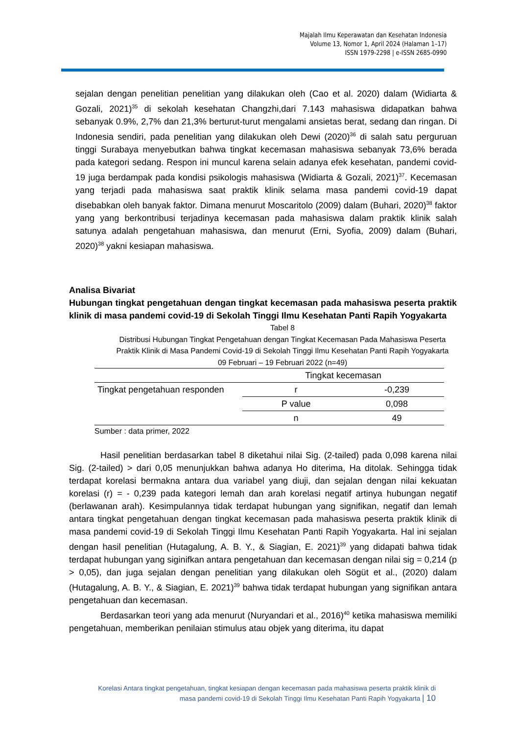Majalah Ilmu Keperawatan dan Kesehatan Indonesia
Volume 13, Nomor 1, April 2024 (Halaman 1–17)
ISSN 1979-2298 | e-ISSN 2685-0990
sejalan dengan penelitian penelitian yang dilakukan oleh (Cao et al. 2020) dalam (Widiarta & Gozali, 2021)<sup>35</sup> di sekolah kesehatan Changzhi,dari 7.143 mahasiswa didapatkan bahwa sebanyak 0.9%, 2,7% dan 21,3% berturut-turut mengalami ansietas berat, sedang dan ringan. Di Indonesia sendiri, pada penelitian yang dilakukan oleh Dewi (2020)<sup>36</sup> di salah satu perguruan tinggi Surabaya menyebutkan bahwa tingkat kecemasan mahasiswa sebanyak 73,6% berada pada kategori sedang. Respon ini muncul karena selain adanya efek kesehatan, pandemi covid-19 juga berdampak pada kondisi psikologis mahasiswa (Widiarta & Gozali, 2021)<sup>37</sup>. Kecemasan yang terjadi pada mahasiswa saat praktik klinik selama masa pandemi covid-19 dapat disebabkan oleh banyak faktor. Dimana menurut Moscaritolo (2009) dalam (Buhari, 2020)<sup>38</sup> faktor yang yang berkontribusi terjadinya kecemasan pada mahasiswa dalam praktik klinik salah satunya adalah pengetahuan mahasiswa, dan menurut (Erni, Syofia, 2009) dalam (Buhari, 2020)<sup>38</sup> yakni kesiapan mahasiswa.
Analisa Bivariat
Hubungan tingkat pengetahuan dengan tingkat kecemasan pada mahasiswa peserta praktik klinik di masa pandemi covid-19 di Sekolah Tinggi Ilmu Kesehatan Panti Rapih Yogyakarta
Tabel 8
Distribusi Hubungan Tingkat Pengetahuan dengan Tingkat Kecemasan Pada Mahasiswa Peserta Praktik Klinik di Masa Pandemi Covid-19 di Sekolah Tinggi Ilmu Kesehatan Panti Rapih Yogyakarta
09 Februari – 19 Februari 2022 (n=49)
| | Tingkat kecemasan | |
| --- | --- | --- |
| Tingkat pengetahuan responden | r | -0,239 |
| | P value | 0,098 |
| | n | 49 |
Sumber : data primer, 2022
Hasil penelitian berdasarkan tabel 8 diketahui nilai Sig. (2-tailed) pada 0,098 karena nilai Sig. (2-tailed) > dari 0,05 menunjukkan bahwa adanya Ho diterima, Ha ditolak. Sehingga tidak terdapat korelasi bermakna antara dua variabel yang diuji, dan sejalan dengan nilai kekuatan korelasi (r) = - 0,239 pada kategori lemah dan arah korelasi negatif artinya hubungan negatif (berlawanan arah). Kesimpulannya tidak terdapat hubungan yang signifikan, negatif dan lemah antara tingkat pengetahuan dengan tingkat kecemasan pada mahasiswa peserta praktik klinik di masa pandemi covid-19 di Sekolah Tinggi Ilmu Kesehatan Panti Rapih Yogyakarta. Hal ini sejalan dengan hasil penelitian (Hutagalung, A. B. Y., & Siagian, E. 2021)<sup>39</sup> yang didapati bahwa tidak terdapat hubungan yang siginifkan antara pengetahuan dan kecemasan dengan nilai sig = 0,214 (p > 0,05), dan juga sejalan dengan penelitian yang dilakukan oleh Sögüt et al., (2020) dalam (Hutagalung, A. B. Y., & Siagian, E. 2021)<sup>39</sup> bahwa tidak terdapat hubungan yang signifikan antara pengetahuan dan kecemasan.
Berdasarkan teori yang ada menurut (Nuryandari et al., 2016)<sup>40</sup> ketika mahasiswa memiliki pengetahuan, memberikan penilaian stimulus atau objek yang diterima, itu dapat
Korelasi Antara tingkat pengetahuan, tingkat kesiapan dengan kecemasan pada mahasiswa peserta praktik klinik di
masa pandemi covid-19 di Sekolah Tinggi Ilmu Kesehatan Panti Rapih Yogyakarta | 10